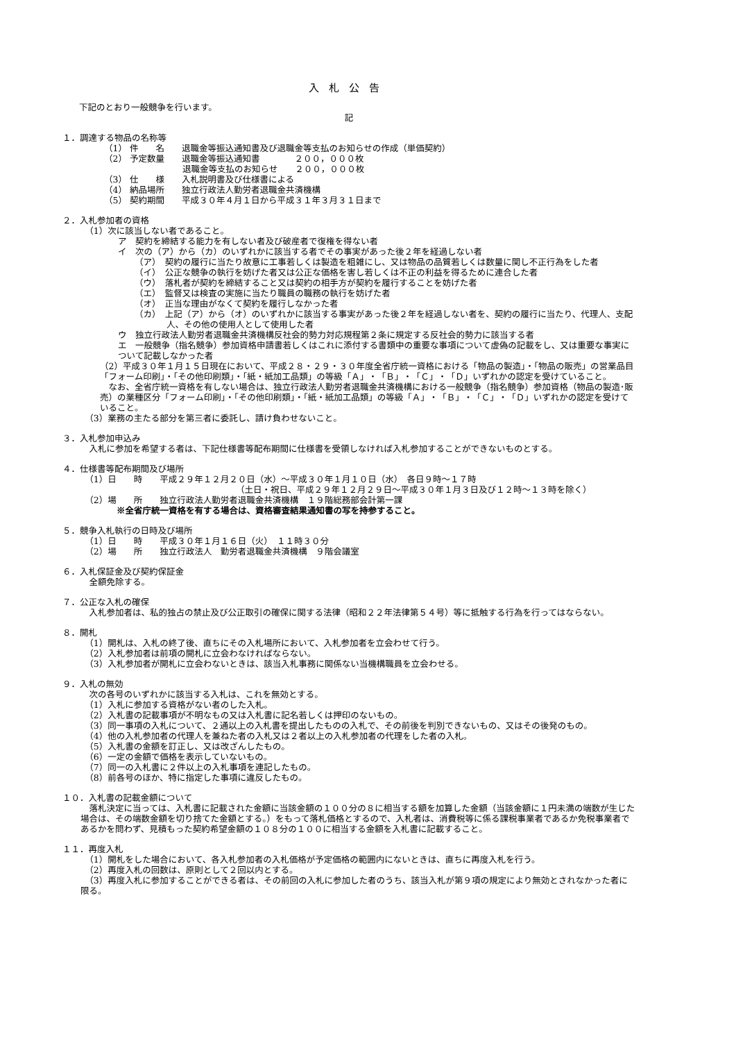入札公告
下記のとおり一般競争を行います。
記
１．調達する物品の名称等
（1） 件　　名　　退職金等振込通知書及び退職金等支払のお知らせの作成（単価契約）
（2） 予定数量　　退職金等振込通知書　　　　２００，０００枚
退職金等支払のお知らせ　　２００，０００枚
（3） 仕　　様　　入札説明書及び仕様書による
（4） 納品場所　　独立行政法人勤労者退職金共済機構
（5） 契約期間　　平成３０年４月１日から平成３１年３月３１日まで
２．入札参加者の資格
　（1）次に該当しない者であること。
ア　契約を締結する能力を有しない者及び破産者で復権を得ない者
イ　次の（ア）から（カ）のいずれかに該当する者でその事実があった後２年を経過しない者
（ア）　契約の履行に当たり故意に工事若しくは製造を粗雑にし、又は物品の品質若しくは数量に関し不正行為をした者
（イ）　公正な競争の執行を妨げた者又は公正な価格を害し若しくは不正の利益を得るために連合した者
（ウ）　落札者が契約を締結すること又は契約の相手方が契約を履行することを妨げた者
（エ）　監督又は検査の実施に当たり職員の職務の執行を妨げた者
（オ）　正当な理由がなくて契約を履行しなかった者
（カ）　上記（ア）から（オ）のいずれかに該当する事実があった後２年を経過しない者を、契約の履行に当たり、代理人、支配人、その他の使用人として使用した者
ウ　独立行政法人勤労者退職金共済機構反社会的勢力対応規程第２条に規定する反社会的勢力に該当する者
エ　一般競争（指名競争）参加資格申請書若しくはこれに添付する書類中の重要な事項について虚偽の記載をし、又は重要な事実について記載しなかった者
（2）平成３０年１月１５日現在において、平成２８・２９・３０年度全省庁統一資格における「物品の製造」・「物品の販売」の営業品目「フォーム印刷」・「その他印刷類」・「紙・紙加工品類」の等級「Ａ」・「Ｂ」・「Ｃ」・「Ｄ」いずれかの認定を受けていること。
　なお、全省庁統一資格を有しない場合は、独立行政法人勤労者退職金共済機構における一般競争（指名競争）参加資格（物品の製造･販売）の業種区分「フォーム印刷」・「その他印刷類」・「紙・紙加工品類」の等級「Ａ」・「Ｂ」・「Ｃ」・「Ｄ」いずれかの認定を受けていること。
　（3）業務の主たる部分を第三者に委託し、請け負わせないこと。
３．入札参加申込み
　入札に参加を希望する者は、下記仕様書等配布期間に仕様書を受領しなければ入札参加することができないものとする。
４．仕様書等配布期間及び場所
　（1）日　　時　　平成２９年１２月２０日（水）～平成３０年１月１０日（水）　各日９時～１７時
（土日・祝日、平成２９年１２月２９日～平成３０年１月３日及び１２時～１３時を除く）
　（2）場　　所　　独立行政法人勤労者退職金共済機構　１９階総務部会計第一課
※全省庁統一資格を有する場合は、資格審査結果通知書の写を持参すること。
５．競争入札執行の日時及び場所
　（1）日　　時　　平成３０年１月１６日（火）　１１時３０分
　（2）場　　所　　独立行政法人　勤労者退職金共済機構　９階会議室
６．入札保証金及び契約保証金
　全額免除する。
７．公正な入札の確保
　入札参加者は、私的独占の禁止及び公正取引の確保に関する法律（昭和２２年法律第５４号）等に抵触する行為を行ってはならない。
８．開札
　（1）開札は、入札の終了後、直ちにその入札場所において、入札参加者を立会わせて行う。
　（2）入札参加者は前項の開札に立会わなければならない。
　（3）入札参加者が開札に立会わないときは、該当入札事務に関係ない当機構職員を立会わせる。
９．入札の無効
　次の各号のいずれかに該当する入札は、これを無効とする。
　（1）入札に参加する資格がない者のした入札。
　（2）入札書の記載事項が不明なもの又は入札書に記名若しくは押印のないもの。
　（3）同一事項の入札について、２通以上の入札書を提出したものの入札で、その前後を判別できないもの、又はその後発のもの。
　（4）他の入札参加者の代理人を兼ねた者の入札又は２者以上の入札参加者の代理をした者の入札。
　（5）入札書の金額を訂正し、又は改ざんしたもの。
　（6）一定の金額で価格を表示していないもの。
　（7）同一の入札書に２件以上の入札事項を連記したもの。
　（8）前各号のほか、特に指定した事項に違反したもの。
１０．入札書の記載金額について
　落札決定に当っては、入札書に記載された金額に当該金額の１００分の８に相当する額を加算した金額（当該金額に１円未満の端数が生じた場合は、その端数金額を切り捨てた金額とする。）をもって落札価格とするので、入札者は、消費税等に係る課税事業者であるか免税事業者であるかを問わず、見積もった契約希望金額の１０８分の１００に相当する金額を入札書に記載すること。
１１．再度入札
　（1）開札をした場合において、各入札参加者の入札価格が予定価格の範囲内にないときは、直ちに再度入札を行う。
　（2）再度入札の回数は、原則として２回以内とする。
　（3）再度入札に参加することができる者は、その前回の入札に参加した者のうち、該当入札が第９項の規定により無効とされなかった者に限る。